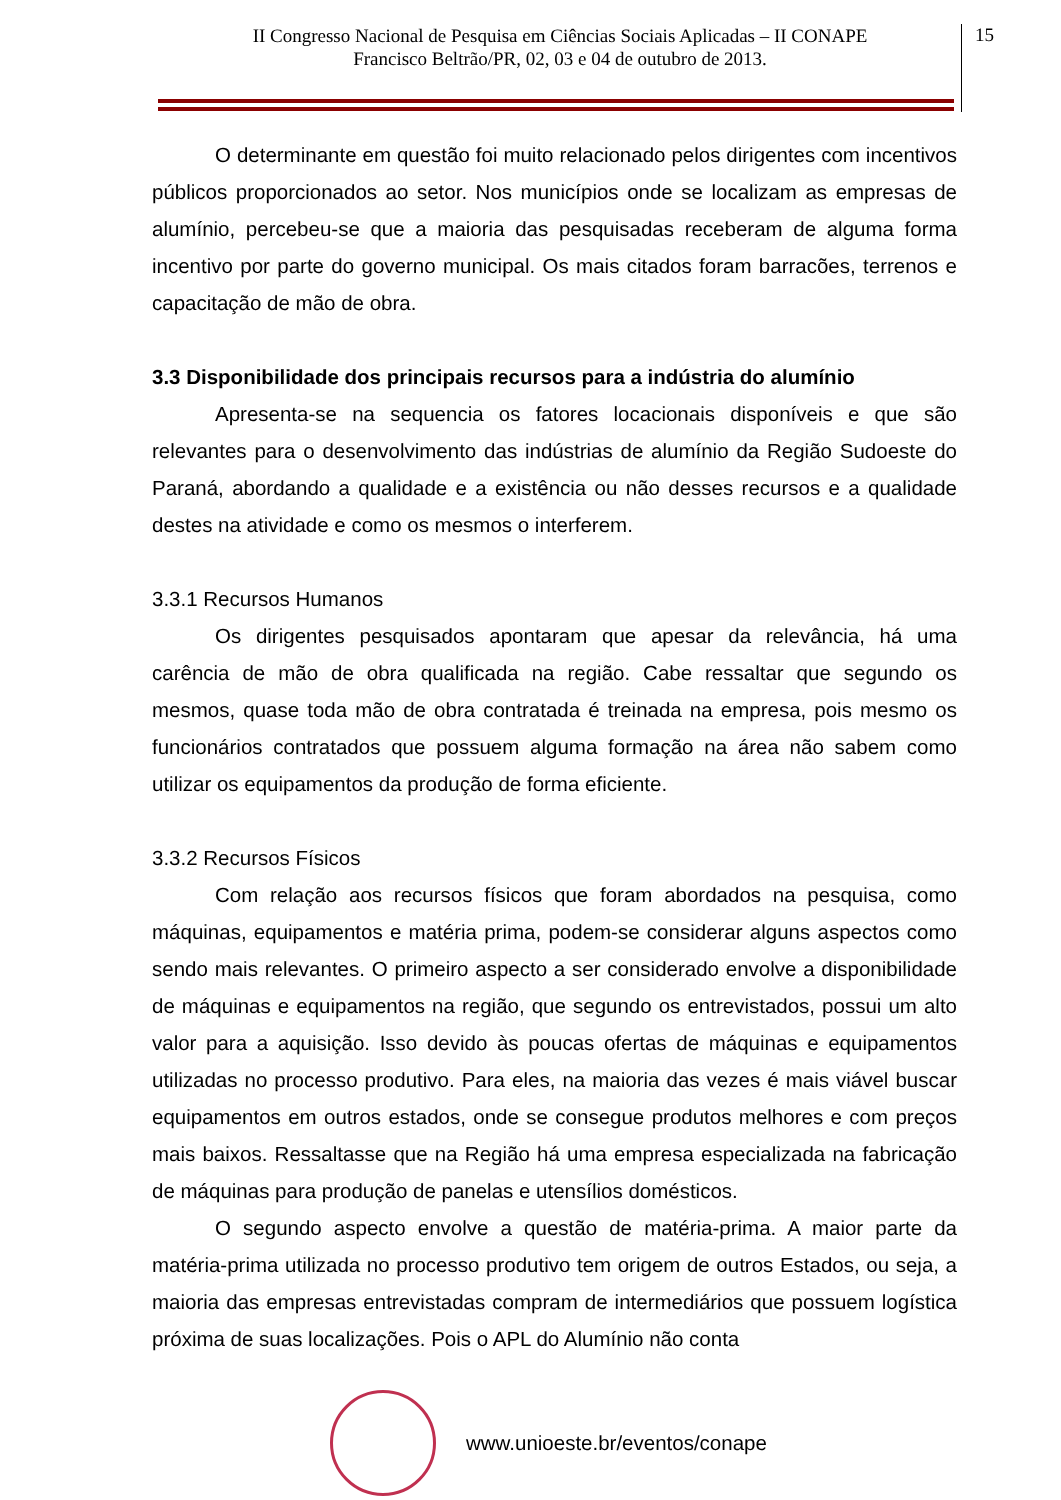II Congresso Nacional de Pesquisa em Ciências Sociais Aplicadas – II CONAPE
Francisco Beltrão/PR, 02, 03 e 04 de outubro de 2013.
15
O determinante em questão foi muito relacionado pelos dirigentes com incentivos públicos proporcionados ao setor. Nos municípios onde se localizam as empresas de alumínio, percebeu-se que a maioria das pesquisadas receberam de alguma forma incentivo por parte do governo municipal. Os mais citados foram barracões, terrenos e capacitação de mão de obra.
3.3 Disponibilidade dos principais recursos para a indústria do alumínio
Apresenta-se na sequencia os fatores locacionais disponíveis e que são relevantes para o desenvolvimento das indústrias de alumínio da Região Sudoeste do Paraná, abordando a qualidade e a existência ou não desses recursos e a qualidade destes na atividade e como os mesmos o interferem.
3.3.1 Recursos Humanos
Os dirigentes pesquisados apontaram que apesar da relevância, há uma carência de mão de obra qualificada na região. Cabe ressaltar que segundo os mesmos, quase toda mão de obra contratada é treinada na empresa, pois mesmo os funcionários contratados que possuem alguma formação na área não sabem como utilizar os equipamentos da produção de forma eficiente.
3.3.2 Recursos Físicos
Com relação aos recursos físicos que foram abordados na pesquisa, como máquinas, equipamentos e matéria prima, podem-se considerar alguns aspectos como sendo mais relevantes. O primeiro aspecto a ser considerado envolve a disponibilidade de máquinas e equipamentos na região, que segundo os entrevistados, possui um alto valor para a aquisição. Isso devido às poucas ofertas de máquinas e equipamentos utilizadas no processo produtivo. Para eles, na maioria das vezes é mais viável buscar equipamentos em outros estados, onde se consegue produtos melhores e com preços mais baixos. Ressaltasse que na Região há uma empresa especializada na fabricação de máquinas para produção de panelas e utensílios domésticos.
O segundo aspecto envolve a questão de matéria-prima. A maior parte da matéria-prima utilizada no processo produtivo tem origem de outros Estados, ou seja, a maioria das empresas entrevistadas compram de intermediários que possuem logística próxima de suas localizações. Pois o APL do Alumínio não conta
www.unioeste.br/eventos/conape